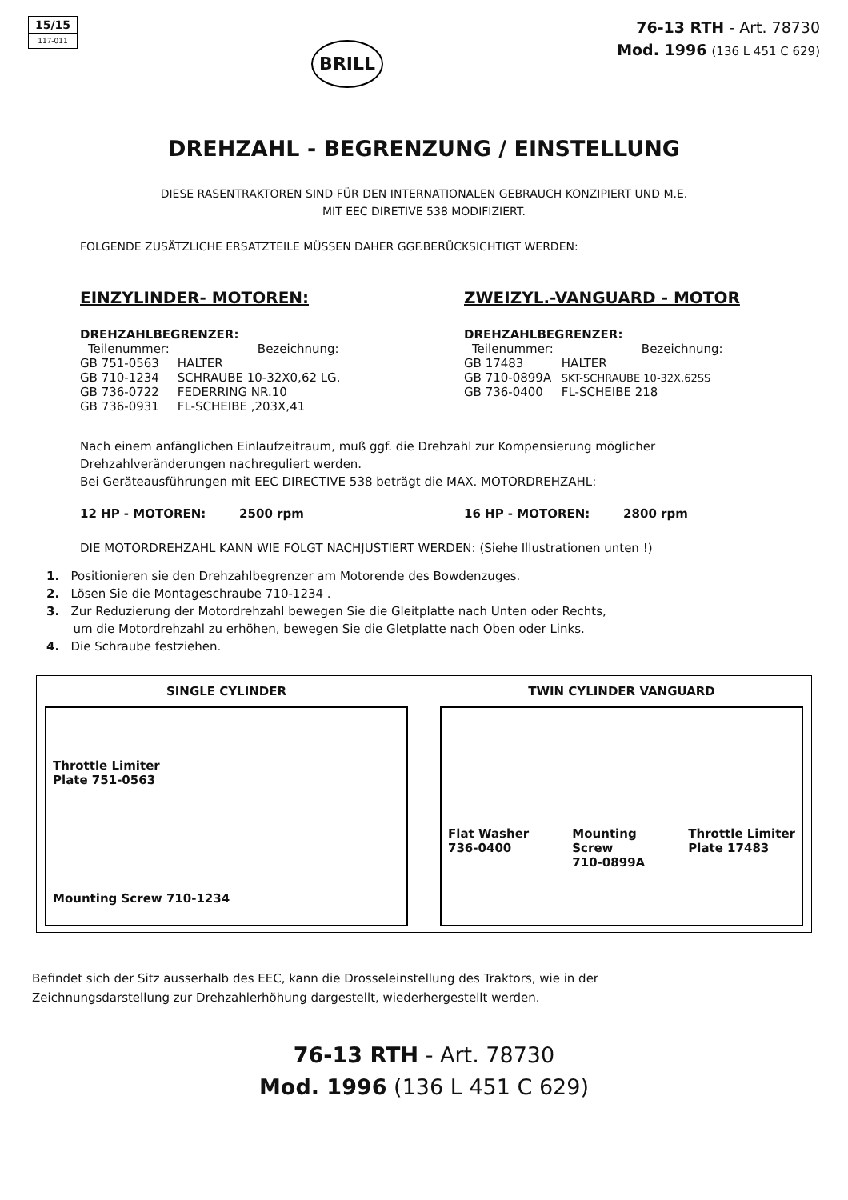15/15
117-011
BRILL
76-13 RTH - Art. 78730
Mod. 1996 (136 L 451 C 629)
DREHZAHL - BEGRENZUNG / EINSTELLUNG
DIESE RASENTRAKTOREN SIND FÜR DEN INTERNATIONALEN GEBRAUCH KONZIPIERT UND M.E.
MIT EEC DIRETIVE 538 MODIFIZIERT.
FOLGENDE ZUSÄTZLICHE ERSATZTEILE MÜSSEN DAHER GGF.BERÜCKSICHTIGT WERDEN:
EINZYLINDER- MOTOREN:
DREHZAHLBEGRENZER:
| Teilenummer: | Bezeichnung: |
| --- | --- |
| GB 751-0563 | HALTER |
| GB 710-1234 | SCHRAUBE 10-32X0,62 LG. |
| GB 736-0722 | FEDERRING NR.10 |
| GB 736-0931 | FL-SCHEIBE ,203X,41 |
ZWEIZYL.-VANGUARD - MOTOR
DREHZAHLBEGRENZER:
| Teilenummer: | Bezeichnung: |
| --- | --- |
| GB 17483 | HALTER |
| GB 710-0899A | SKT-SCHRAUBE 10-32X,62SS |
| GB 736-0400 | FL-SCHEIBE 218 |
Nach einem anfänglichen Einlaufzeitraum, muß ggf. die Drehzahl zur Kompensierung möglicher Drehzahlveränderungen nachreguliert werden.
Bei Geräteausführungen mit EEC DIRECTIVE 538 beträgt die MAX. MOTORDREHZAHL:
12 HP - MOTOREN: 2500 rpm 16 HP - MOTOREN: 2800 rpm
DIE MOTORDREHZAHL KANN WIE FOLGT NACHJUSTIERT WERDEN: (Siehe Illustrationen unten !)
1. Positionieren sie den Drehzahlbegrenzer am Motorende des Bowdenzuges.
2. Lösen Sie die Montageschraube 710-1234 .
3. Zur Reduzierung der Motordrehzahl bewegen Sie die Gleitplatte nach Unten oder Rechts,
um die Motordrehzahl zu erhöhen, bewegen Sie die Gletplatte nach Oben oder Links.
4. Die Schraube festziehen.
SINGLE CYLINDER
Throttle Limiter
Plate 751-0563
Mounting Screw 710-1234
TWIN CYLINDER VANGUARD
Flat Washer
736-0400 Mounting
Screw
710-0899A Throttle Limiter
Plate 17483
Befindet sich der Sitz ausserhalb des EEC, kann die Drosseleinstellung des Traktors, wie in der
Zeichnungsdarstellung zur Drehzahlerhöhung dargestellt, wiederhergestellt werden.
76-13 RTH - Art. 78730
Mod. 1996 (136 L 451 C 629)